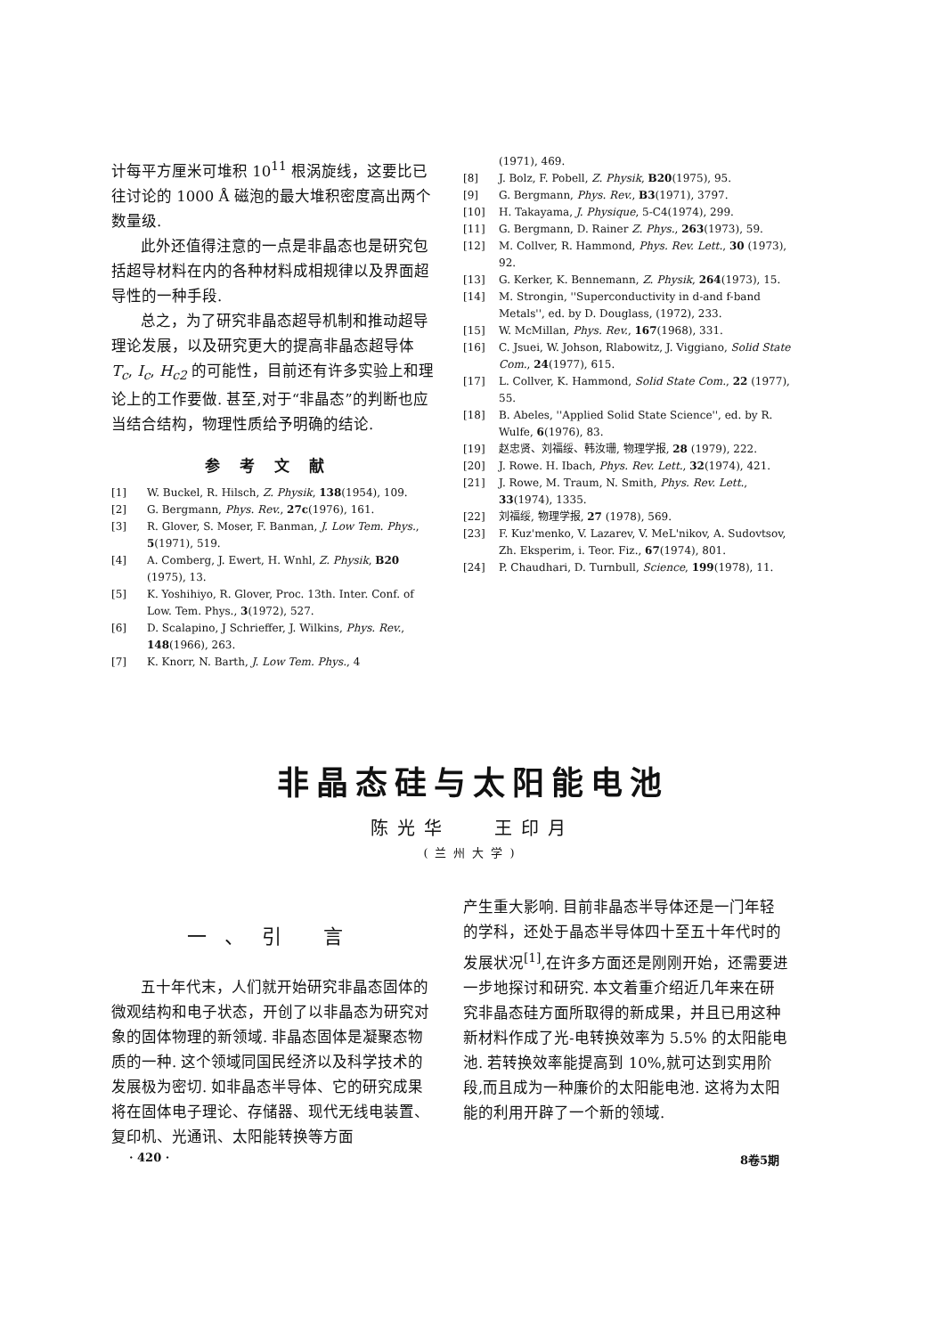计每平方厘米可堆积 10<sup>11</sup> 根涡旋线，这要比已往讨论的 1000 Å 磁泡的最大堆积密度高出两个数量级.
此外还值得注意的一点是非晶态也是研究包括超导材料在内的各种材料成相规律以及界面超导性的一种手段.
总之，为了研究非晶态超导机制和推动超导理论发展，以及研究更大的提高非晶态超导体 T<sub>c</sub>, I<sub>c</sub>, H<sub>c2</sub> 的可能性，目前还有许多实验上和理论上的工作要做. 甚至,对于“非晶态”的判断也应当结合结构，物理性质给予明确的结论.
参考文献
[1] W. Buckel, R. Hilsch, Z. Physik, 138(1954), 109.
[2] G. Bergmann, Phys. Rev., 27c(1976), 161.
[3] R. Glover, S. Moser, F. Banman, J. Low Tem. Phys., 5(1971), 519.
[4] A. Comberg, J. Ewert, H. Wnhl, Z. Physik, B20 (1975), 13.
[5] K. Yoshihiyo, R. Glover, Proc. 13th. Inter. Conf. of Low. Tem. Phys., 3(1972), 527.
[6] D. Scalapino, J Schrieffer, J. Wilkins, Phys. Rev., 148(1966), 263.
[7] K. Knorr, N. Barth, J. Low Tem. Phys., 4
(1971), 469.
[8] J. Bolz, F. Pobell, Z. Physik, B20(1975), 95.
[9] G. Bergmann, Phys. Rev., B3(1971), 3797.
[10] H. Takayama, J. Physique, 5-C4(1974), 299.
[11] G. Bergmann, D. Rainer Z. Phys., 263(1973), 59.
[12] M. Collver, R. Hammond, Phys. Rev. Lett., 30 (1973), 92.
[13] G. Kerker, K. Bennemann, Z. Physik, 264(1973), 15.
[14] M. Strongin, ''Superconductivity in d-and f-band Metals'', ed. by D. Douglass, (1972), 233.
[15] W. McMillan, Phys. Rev., 167(1968), 331.
[16] C. Jsuei, W. Johson, Rlabowitz, J. Viggiano, Solid State Com., 24(1977), 615.
[17] L. Collver, K. Hammond, Solid State Com., 22 (1977), 55.
[18] B. Abeles, ''Applied Solid State Science'', ed. by R. Wulfe, 6(1976), 83.
[19] 赵忠贤、刘福绥、韩汝珊, 物理学报, 28 (1979), 222.
[20] J. Rowe. H. Ibach, Phys. Rev. Lett., 32(1974), 421.
[21] J. Rowe, M. Traum, N. Smith, Phys. Rev. Lett., 33(1974), 1335.
[22] 刘福绥, 物理学报, 27 (1978), 569.
[23] F. Kuz'menko, V. Lazarev, V. MeL'nikov, A. Sudovtsov, Zh. Eksperim, i. Teor. Fiz., 67(1974), 801.
[24] P. Chaudhari, D. Turnbull, Science, 199(1978), 11.
非晶态硅与太阳能电池
陈光华 王印月
(兰州大学)
一、引 言
五十年代末，人们就开始研究非晶态固体的微观结构和电子状态，开创了以非晶态为研究对象的固体物理的新领域. 非晶态固体是凝聚态物质的一种. 这个领域同国民经济以及科学技术的发展极为密切. 如非晶态半导体、它的研究成果将在固体电子理论、存储器、现代无线电装置、复印机、光通讯、太阳能转换等方面
产生重大影响. 目前非晶态半导体还是一门年轻的学科，还处于晶态半导体四十至五十年代时的发展状况<sup>[1]</sup>,在许多方面还是刚刚开始，还需要进一步地探讨和研究. 本文着重介绍近几年来在研究非晶态硅方面所取得的新成果，并且已用这种新材料作成了光-电转换效率为 5.5% 的太阳能电池. 若转换效率能提高到 10%,就可达到实用阶段,而且成为一种廉价的太阳能电池. 这将为太阳能的利用开辟了一个新的领域.
· 420 · 8卷5期